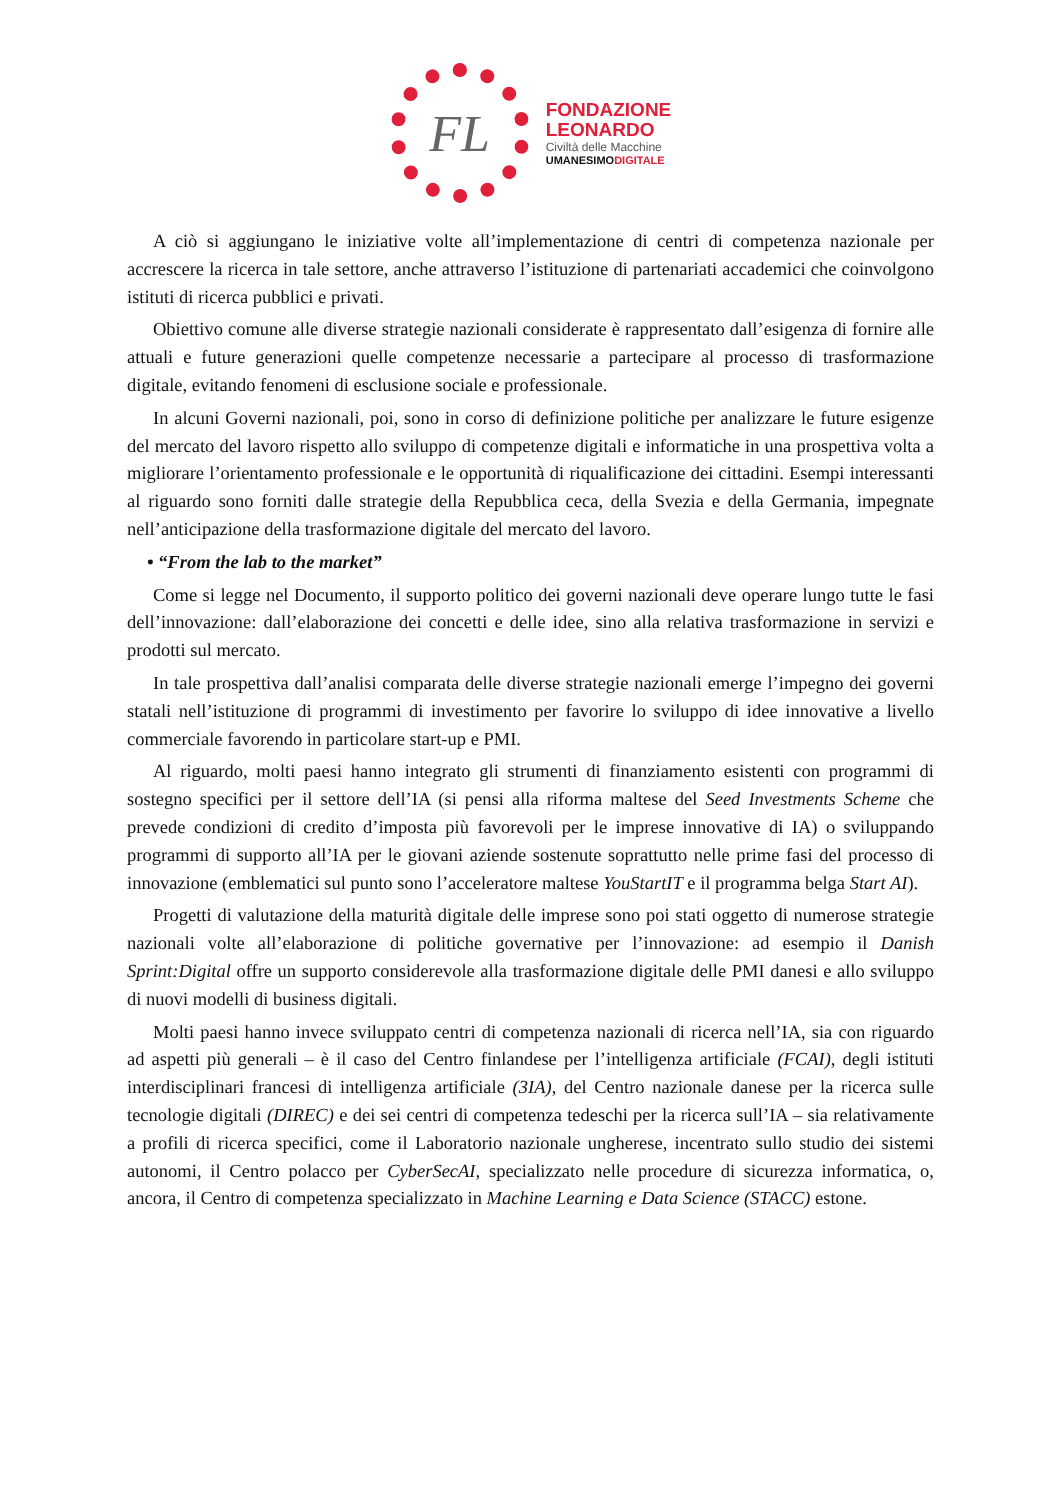FL
FONDAZIONE
LEONARDO
Civiltà delle Macchine
UMANESIMODIGITALE
A ciò si aggiungano le iniziative volte all’implementazione di centri di competenza nazionale per accrescere la ricerca in tale settore, anche attraverso l’istituzione di partenariati accademici che coinvolgono istituti di ricerca pubblici e privati.
Obiettivo comune alle diverse strategie nazionali considerate è rappresentato dall’esigenza di fornire alle attuali e future generazioni quelle competenze necessarie a partecipare al processo di trasformazione digitale, evitando fenomeni di esclusione sociale e professionale.
In alcuni Governi nazionali, poi, sono in corso di definizione politiche per analizzare le future esigenze del mercato del lavoro rispetto allo sviluppo di competenze digitali e informatiche in una prospettiva volta a migliorare l’orientamento professionale e le opportunità di riqualificazione dei cittadini. Esempi interessanti al riguardo sono forniti dalle strategie della Repubblica ceca, della Svezia e della Germania, impegnate nell’anticipazione della trasformazione digitale del mercato del lavoro.
• “From the lab to the market”
Come si legge nel Documento, il supporto politico dei governi nazionali deve operare lungo tutte le fasi dell’innovazione: dall’elaborazione dei concetti e delle idee, sino alla relativa trasformazione in servizi e prodotti sul mercato.
In tale prospettiva dall’analisi comparata delle diverse strategie nazionali emerge l’impegno dei governi statali nell’istituzione di programmi di investimento per favorire lo sviluppo di idee innovative a livello commerciale favorendo in particolare start-up e PMI.
Al riguardo, molti paesi hanno integrato gli strumenti di finanziamento esistenti con programmi di sostegno specifici per il settore dell’IA (si pensi alla riforma maltese del Seed Investments Scheme che prevede condizioni di credito d’imposta più favorevoli per le imprese innovative di IA) o sviluppando programmi di supporto all’IA per le giovani aziende sostenute soprattutto nelle prime fasi del processo di innovazione (emblematici sul punto sono l’acceleratore maltese YouStartIT e il programma belga Start AI).
Progetti di valutazione della maturità digitale delle imprese sono poi stati oggetto di numerose strategie nazionali volte all’elaborazione di politiche governative per l’innovazione: ad esempio il Danish Sprint:Digital offre un supporto considerevole alla trasformazione digitale delle PMI danesi e allo sviluppo di nuovi modelli di business digitali.
Molti paesi hanno invece sviluppato centri di competenza nazionali di ricerca nell’IA, sia con riguardo ad aspetti più generali – è il caso del Centro finlandese per l’intelligenza artificiale (FCAI), degli istituti interdisciplinari francesi di intelligenza artificiale (3IA), del Centro nazionale danese per la ricerca sulle tecnologie digitali (DIREC) e dei sei centri di competenza tedeschi per la ricerca sull’IA – sia relativamente a profili di ricerca specifici, come il Laboratorio nazionale ungherese, incentrato sullo studio dei sistemi autonomi, il Centro polacco per CyberSecAI, specializzato nelle procedure di sicurezza informatica, o, ancora, il Centro di competenza specializzato in Machine Learning e Data Science (STACC) estone.